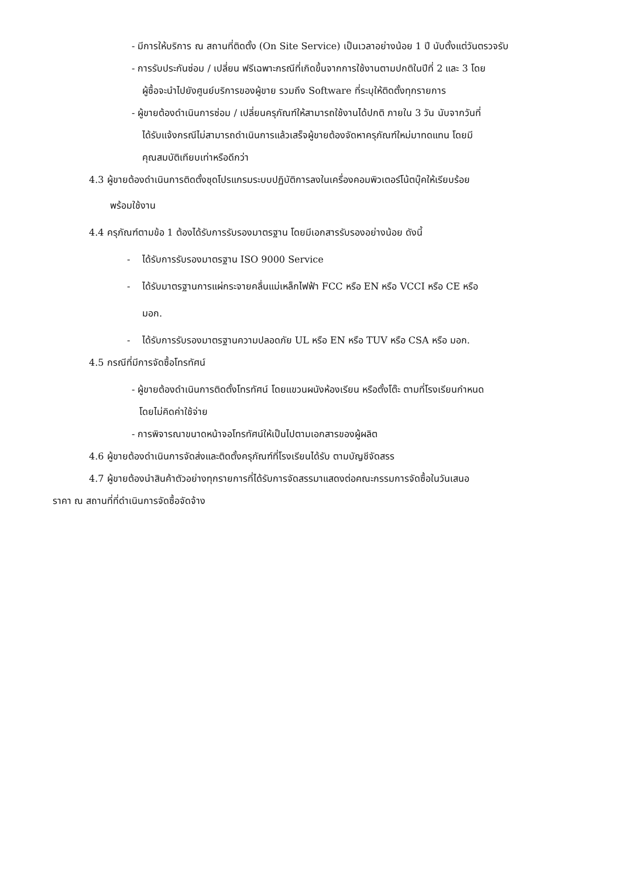- มีการให้บริการ ณ สถานที่ติดตั้ง (On Site Service) เป็นเวลาอย่างน้อย 1 ปี นับตั้งแต่วันตรวจรับ
- การรับประกันซ่อม / เปลี่ยน ฟรีเฉพาะกรณีที่เกิดขึ้นจากการใช้งานตามปกติในปีที่ 2 และ 3 โดย
ผู้ซื้อจะนำไปยังศูนย์บริการของผู้ขาย รวมถึง Software ที่ระบุให้ติดตั้งทุกรายการ
- ผู้ขายต้องดำเนินการซ่อม / เปลี่ยนครุภัณฑ์ให้สามารถใช้งานได้ปกติ ภายใน 3 วัน นับจากวันที่
ได้รับแจ้งกรณีไม่สามารถดำเนินการแล้วเสร็จผู้ขายต้องจัดหาครุภัณฑ์ใหม่มาทดแทน โดยมี
คุณสมบัติเทียบเท่าหรือดีกว่า
4.3 ผู้ขายต้องดำเนินการติดตั้งชุดโปรแกรมระบบปฏิบัติการลงในเครื่องคอมพิวเตอร์โน้ตบุ๊คให้เรียบร้อย
พร้อมใช้งาน
4.4 ครุภัณฑ์ตามข้อ 1 ต้องได้รับการรับรองมาตรฐาน โดยมีเอกสารรับรองอย่างน้อย ดังนี้
- ได้รับการรับรองมาตรฐาน ISO 9000 Service
- ได้รับมาตรฐานการแผ่กระจายคลื่นแม่เหล็กไฟฟ้า FCC หรือ EN หรือ VCCI หรือ CE หรือ
มอก.
- ได้รับการรับรองมาตรฐานความปลอดภัย UL หรือ EN หรือ TUV หรือ CSA หรือ มอก.
4.5 กรณีที่มีการจัดซื้อโทรทัศน์
- ผู้ขายต้องดำเนินการติดตั้งโทรทัศน์ โดยแขวนผนังห้องเรียน หรือตั้งโต๊ะ ตามที่โรงเรียนกำหนด
โดยไม่คิดค่าใช้จ่าย
- การพิจารณาขนาดหน้าจอโทรทัศน์ให้เป็นไปตามเอกสารของผู้ผลิต
4.6 ผู้ขายต้องดำเนินการจัดส่งและติดตั้งครุภัณฑ์ที่โรงเรียนได้รับ ตามบัญชีจัดสรร
4.7 ผู้ขายต้องนำสินค้าตัวอย่างทุกรายการที่ได้รับการจัดสรรมาแสดงต่อคณะกรรมการจัดซื้อในวันเสนอ
ราคา ณ สถานที่ที่ดำเนินการจัดซื้อจัดจ้าง